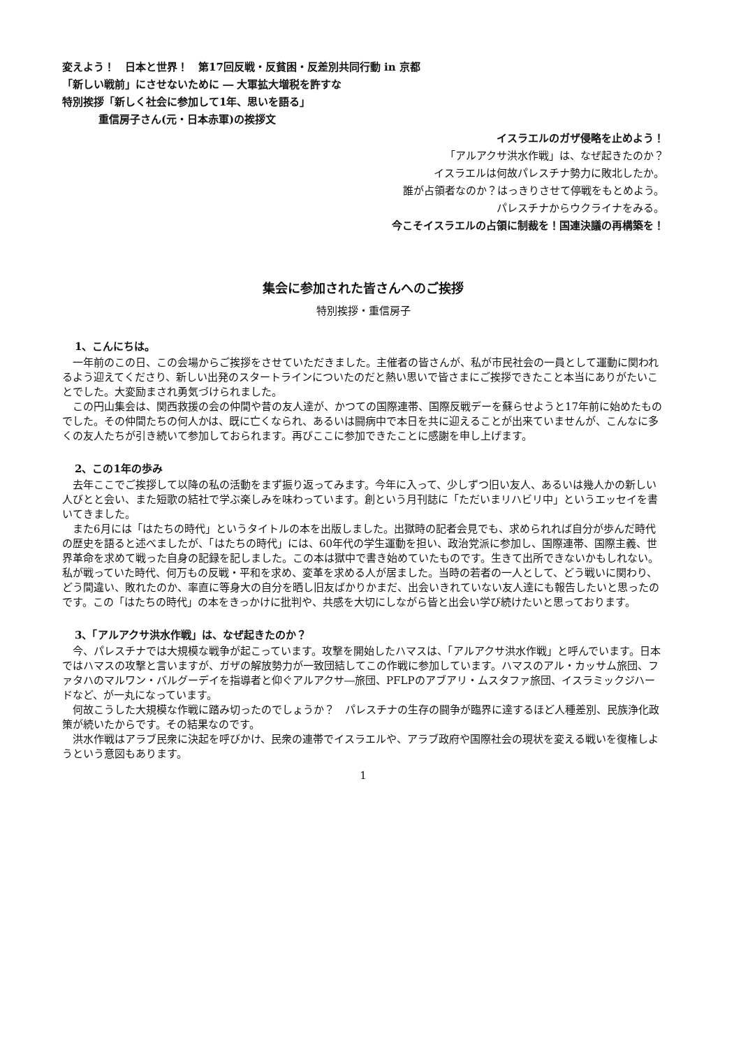変えよう！　日本と世界！　第17回反戦・反貧困・反差別共同行動 in 京都
「新しい戦前」にさせないために ― 大軍拡大増税を許すな
特別挨拶「新しく社会に参加して1年、思いを語る」
重信房子さん(元・日本赤軍)の挨拶文
イスラエルのガザ侵略を止めよう！
「アルアクサ洪水作戦」は、なぜ起きたのか？
イスラエルは何故パレスチナ勢力に敗北したか。
誰が占領者なのか？はっきりさせて停戦をもとめよう。
パレスチナからウクライナをみる。
今こそイスラエルの占領に制裁を！国連決議の再構築を！
集会に参加された皆さんへのご挨拶
特別挨拶・重信房子
1、こんにちは。
一年前のこの日、この会場からご挨拶をさせていただきました。主催者の皆さんが、私が市民社会の一員として運動に関われるよう迎えてくださり、新しい出発のスタートラインについたのだと熱い思いで皆さまにご挨拶できたこと本当にありがたいことでした。大変励まされ勇気づけられました。
この円山集会は、関西救援の会の仲間や昔の友人達が、かつての国際連帯、国際反戦デーを蘇らせようと17年前に始めたものでした。その仲間たちの何人かは、既に亡くなられ、あるいは闘病中で本日を共に迎えることが出来ていませんが、こんなに多くの友人たちが引き続いて参加しておられます。再びここに参加できたことに感謝を申し上げます。
2、この1年の歩み
去年ここでご挨拶して以降の私の活動をまず振り返ってみます。今年に入って、少しずつ旧い友人、あるいは幾人かの新しい人びとと会い、また短歌の結社で学ぶ楽しみを味わっています。創という月刊誌に「ただいまリハビリ中」というエッセイを書いてきました。
また6月には「はたちの時代」というタイトルの本を出版しました。出獄時の記者会見でも、求められれば自分が歩んだ時代の歴史を語ると述べましたが、「はたちの時代」には、60年代の学生運動を担い、政治党派に参加し、国際連帯、国際主義、世界革命を求めて戦った自身の記録を記しました。この本は獄中で書き始めていたものです。生きて出所できないかもしれない。私が戦っていた時代、何万もの反戦・平和を求め、変革を求める人が居ました。当時の若者の一人として、どう戦いに関わり、どう間違い、敗れたのか、率直に等身大の自分を晒し旧友ばかりかまだ、出会いきれていない友人達にも報告したいと思ったのです。この「はたちの時代」の本をきっかけに批判や、共感を大切にしながら皆と出会い学び続けたいと思っております。
3、「アルアクサ洪水作戦」は、なぜ起きたのか？
今、パレスチナでは大規模な戦争が起こっています。攻撃を開始したハマスは、「アルアクサ洪水作戦」と呼んでいます。日本ではハマスの攻撃と言いますが、ガザの解放勢力が一致団結してこの作戦に参加しています。ハマスのアル・カッサム旅団、ファタハのマルワン・バルグーデイを指導者と仰ぐアルアクサ―旅団、PFLPのアブアリ・ムスタファ旅団、イスラミックジハードなど、が一丸になっています。
何故こうした大規模な作戦に踏み切ったのでしょうか？　パレスチナの生存の闘争が臨界に達するほど人種差別、民族浄化政策が続いたからです。その結果なのです。
洪水作戦はアラブ民衆に決起を呼びかけ、民衆の連帯でイスラエルや、アラブ政府や国際社会の現状を変える戦いを復権しようという意図もあります。
1